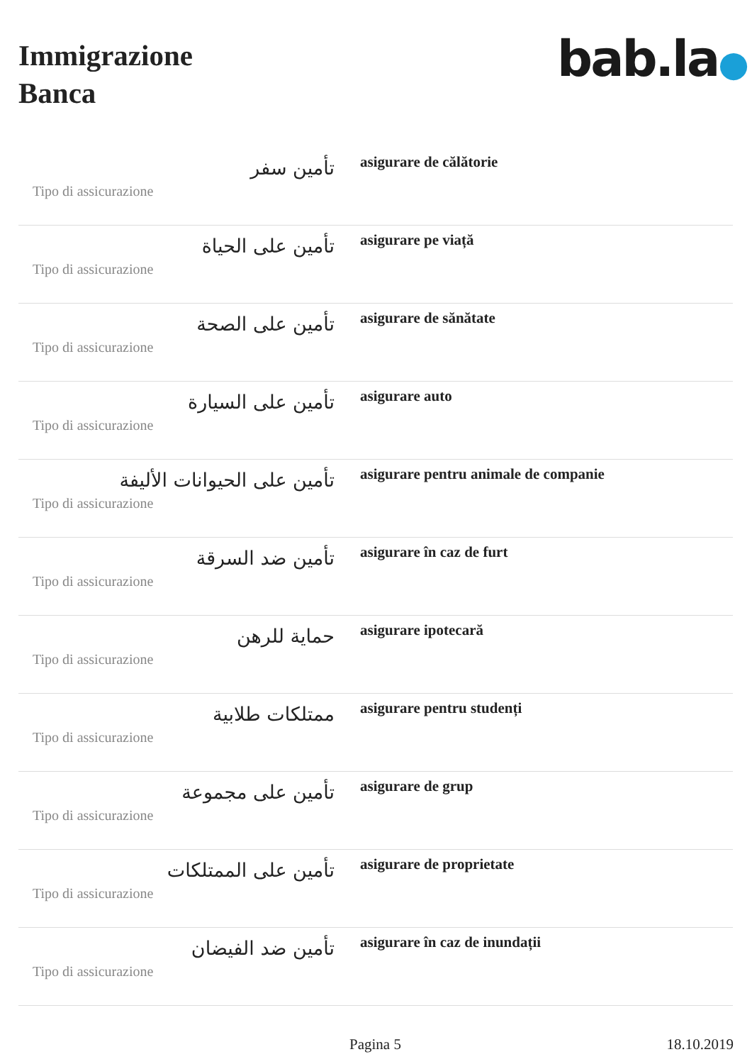Immigrazione
Banca
bab.la●
| تأمين سفر Tipo di assicurazione | asigurare de călătorie |
| تأمين على الحياة Tipo di assicurazione | asigurare pe viață |
| تأمين على الصحة Tipo di assicurazione | asigurare de sănătate |
| تأمين على السيارة Tipo di assicurazione | asigurare auto |
| تأمين على الحيوانات الأليفة Tipo di assicurazione | asigurare pentru animale de companie |
| تأمين ضد السرقة Tipo di assicurazione | asigurare în caz de furt |
| حماية للرهن Tipo di assicurazione | asigurare ipotecară |
| ممتلكات طلابية Tipo di assicurazione | asigurare pentru studenți |
| تأمين على مجموعة Tipo di assicurazione | asigurare de grup |
| تأمين على الممتلكات Tipo di assicurazione | asigurare de proprietate |
| تأمين ضد الفيضان Tipo di assicurazione | asigurare în caz de inundații |
Pagina 5 18.10.2019